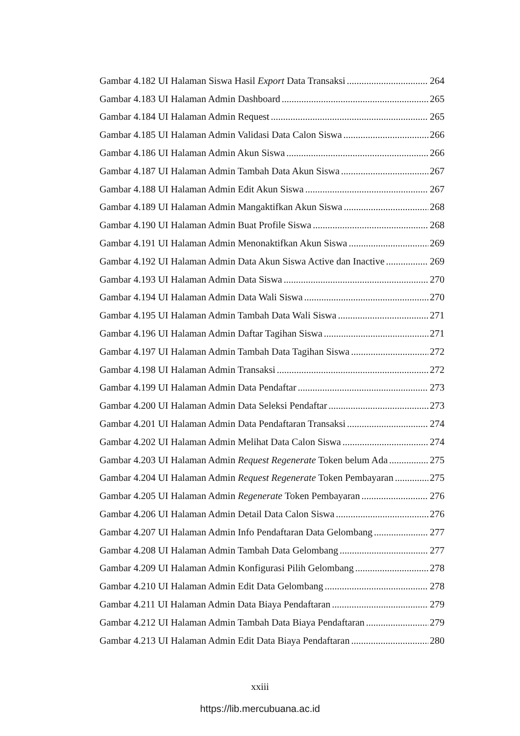Gambar 4.182 UI Halaman Siswa Hasil Export Data Transaksi 264
Gambar 4.183 UI Halaman Admin Dashboard 265
Gambar 4.184 UI Halaman Admin Request 265
Gambar 4.185 UI Halaman Admin Validasi Data Calon Siswa 266
Gambar 4.186 UI Halaman Admin Akun Siswa 266
Gambar 4.187 UI Halaman Admin Tambah Data Akun Siswa 267
Gambar 4.188 UI Halaman Admin Edit Akun Siswa 267
Gambar 4.189 UI Halaman Admin Mangaktifkan Akun Siswa 268
Gambar 4.190 UI Halaman Admin Buat Profile Siswa 268
Gambar 4.191 UI Halaman Admin Menonaktifkan Akun Siswa 269
Gambar 4.192 UI Halaman Admin Data Akun Siswa Active dan Inactive 269
Gambar 4.193 UI Halaman Admin Data Siswa 270
Gambar 4.194 UI Halaman Admin Data Wali Siswa 270
Gambar 4.195 UI Halaman Admin Tambah Data Wali Siswa 271
Gambar 4.196 UI Halaman Admin Daftar Tagihan Siswa 271
Gambar 4.197 UI Halaman Admin Tambah Data Tagihan Siswa 272
Gambar 4.198 UI Halaman Admin Transaksi 272
Gambar 4.199 UI Halaman Admin Data Pendaftar 273
Gambar 4.200 UI Halaman Admin Data Seleksi Pendaftar 273
Gambar 4.201 UI Halaman Admin Data Pendaftaran Transaksi 274
Gambar 4.202 UI Halaman Admin Melihat Data Calon Siswa 274
Gambar 4.203 UI Halaman Admin Request Regenerate Token belum Ada 275
Gambar 4.204 UI Halaman Admin Request Regenerate Token Pembayaran 275
Gambar 4.205 UI Halaman Admin Regenerate Token Pembayaran 276
Gambar 4.206 UI Halaman Admin Detail Data Calon Siswa 276
Gambar 4.207 UI Halaman Admin Info Pendaftaran Data Gelombang 277
Gambar 4.208 UI Halaman Admin Tambah Data Gelombang 277
Gambar 4.209 UI Halaman Admin Konfigurasi Pilih Gelombang 278
Gambar 4.210 UI Halaman Admin Edit Data Gelombang 278
Gambar 4.211 UI Halaman Admin Data Biaya Pendaftaran 279
Gambar 4.212 UI Halaman Admin Tambah Data Biaya Pendaftaran 279
Gambar 4.213 UI Halaman Admin Edit Data Biaya Pendaftaran 280
xxiii
https://lib.mercubuana.ac.id